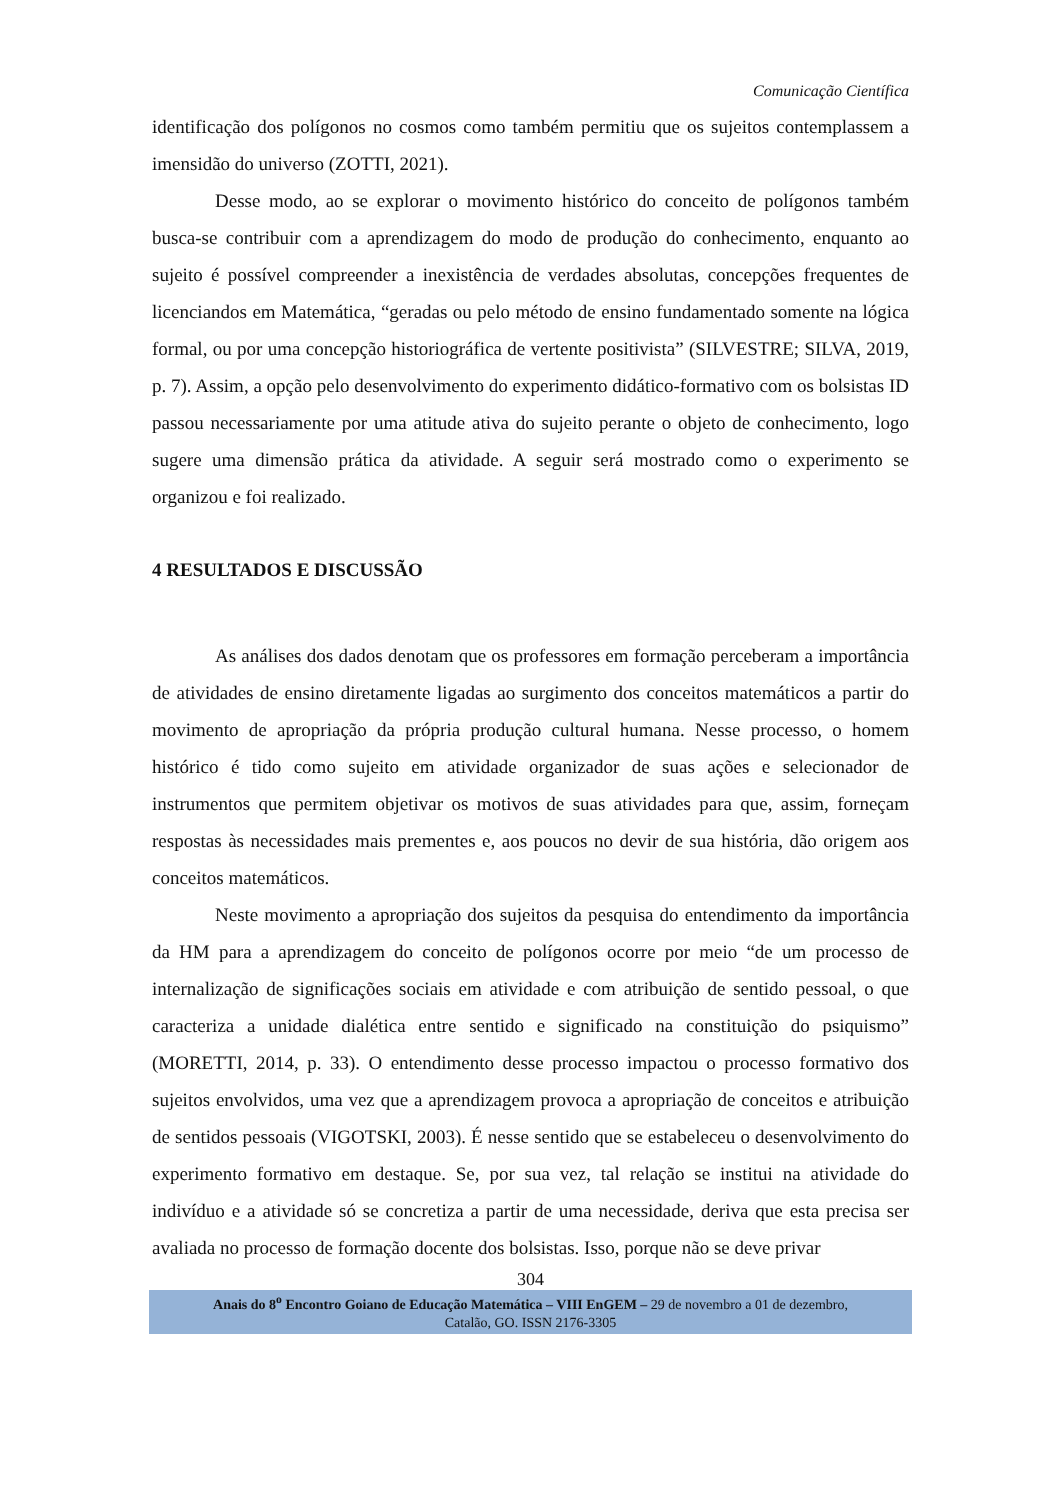Comunicação Científica
identificação dos polígonos no cosmos como também permitiu que os sujeitos contemplassem a imensidão do universo (ZOTTI, 2021).
Desse modo, ao se explorar o movimento histórico do conceito de polígonos também busca-se contribuir com a aprendizagem do modo de produção do conhecimento, enquanto ao sujeito é possível compreender a inexistência de verdades absolutas, concepções frequentes de licenciandos em Matemática, “geradas ou pelo método de ensino fundamentado somente na lógica formal, ou por uma concepção historiográfica de vertente positivista” (SILVESTRE; SILVA, 2019, p. 7). Assim, a opção pelo desenvolvimento do experimento didático-formativo com os bolsistas ID passou necessariamente por uma atitude ativa do sujeito perante o objeto de conhecimento, logo sugere uma dimensão prática da atividade. A seguir será mostrado como o experimento se organizou e foi realizado.
4 RESULTADOS E DISCUSSÃO
As análises dos dados denotam que os professores em formação perceberam a importância de atividades de ensino diretamente ligadas ao surgimento dos conceitos matemáticos a partir do movimento de apropriação da própria produção cultural humana. Nesse processo, o homem histórico é tido como sujeito em atividade organizador de suas ações e selecionador de instrumentos que permitem objetivar os motivos de suas atividades para que, assim, forneçam respostas às necessidades mais prementes e, aos poucos no devir de sua história, dão origem aos conceitos matemáticos.
Neste movimento a apropriação dos sujeitos da pesquisa do entendimento da importância da HM para a aprendizagem do conceito de polígonos ocorre por meio “de um processo de internalização de significações sociais em atividade e com atribuição de sentido pessoal, o que caracteriza a unidade dialética entre sentido e significado na constituição do psiquismo” (MORETTI, 2014, p. 33). O entendimento desse processo impactou o processo formativo dos sujeitos envolvidos, uma vez que a aprendizagem provoca a apropriação de conceitos e atribuição de sentidos pessoais (VIGOTSKI, 2003). É nesse sentido que se estabeleceu o desenvolvimento do experimento formativo em destaque. Se, por sua vez, tal relação se institui na atividade do indivíduo e a atividade só se concretiza a partir de uma necessidade, deriva que esta precisa ser avaliada no processo de formação docente dos bolsistas. Isso, porque não se deve privar
304
Anais do 8<sup>o</sup> Encontro Goiano de Educação Matemática – VIII EnGEM – 29 de novembro a 01 de dezembro,
Catalão, GO. ISSN 2176-3305